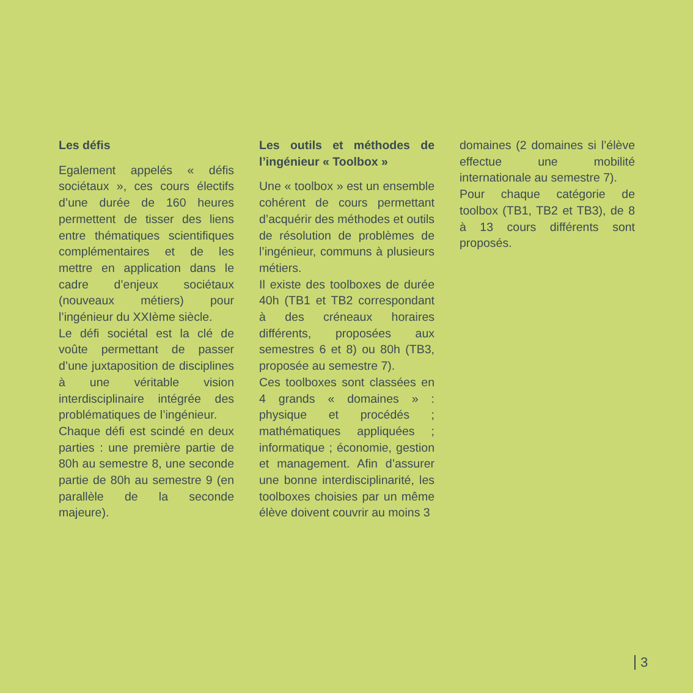Les défis
Egalement appelés « défis sociétaux », ces cours électifs d’une durée de 160 heures permettent de tisser des liens entre thématiques scientifiques complémentaires et de les mettre en application dans le cadre d’enjeux sociétaux (nouveaux métiers) pour l’ingénieur du XXIème siècle.
Le défi sociétal est la clé de voûte permettant de passer d’une juxtaposition de disciplines à une véritable vision interdisciplinaire intégrée des problématiques de l’ingénieur.
Chaque défi est scindé en deux parties : une première partie de 80h au semestre 8, une seconde partie de 80h au semestre 9 (en parallèle de la seconde majeure).
Les outils et méthodes de l’ingénieur « Toolbox »
Une « toolbox » est un ensemble cohérent de cours permettant d’acquérir des méthodes et outils de résolution de problèmes de l’ingénieur, communs à plusieurs métiers.
Il existe des toolboxes de durée 40h (TB1 et TB2 correspondant à des créneaux horaires différents, proposées aux semestres 6 et 8) ou 80h (TB3, proposée au semestre 7).
Ces toolboxes sont classées en 4 grands « domaines » : physique et procédés ; mathématiques appliquées ; informatique ; économie, gestion et management. Afin d’assurer une bonne interdisciplinarité, les toolboxes choisies par un même élève doivent couvrir au moins 3
domaines (2 domaines si l’élève effectue une mobilité internationale au semestre 7).
Pour chaque catégorie de toolbox (TB1, TB2 et TB3), de 8 à 13 cours différents sont proposés.
3